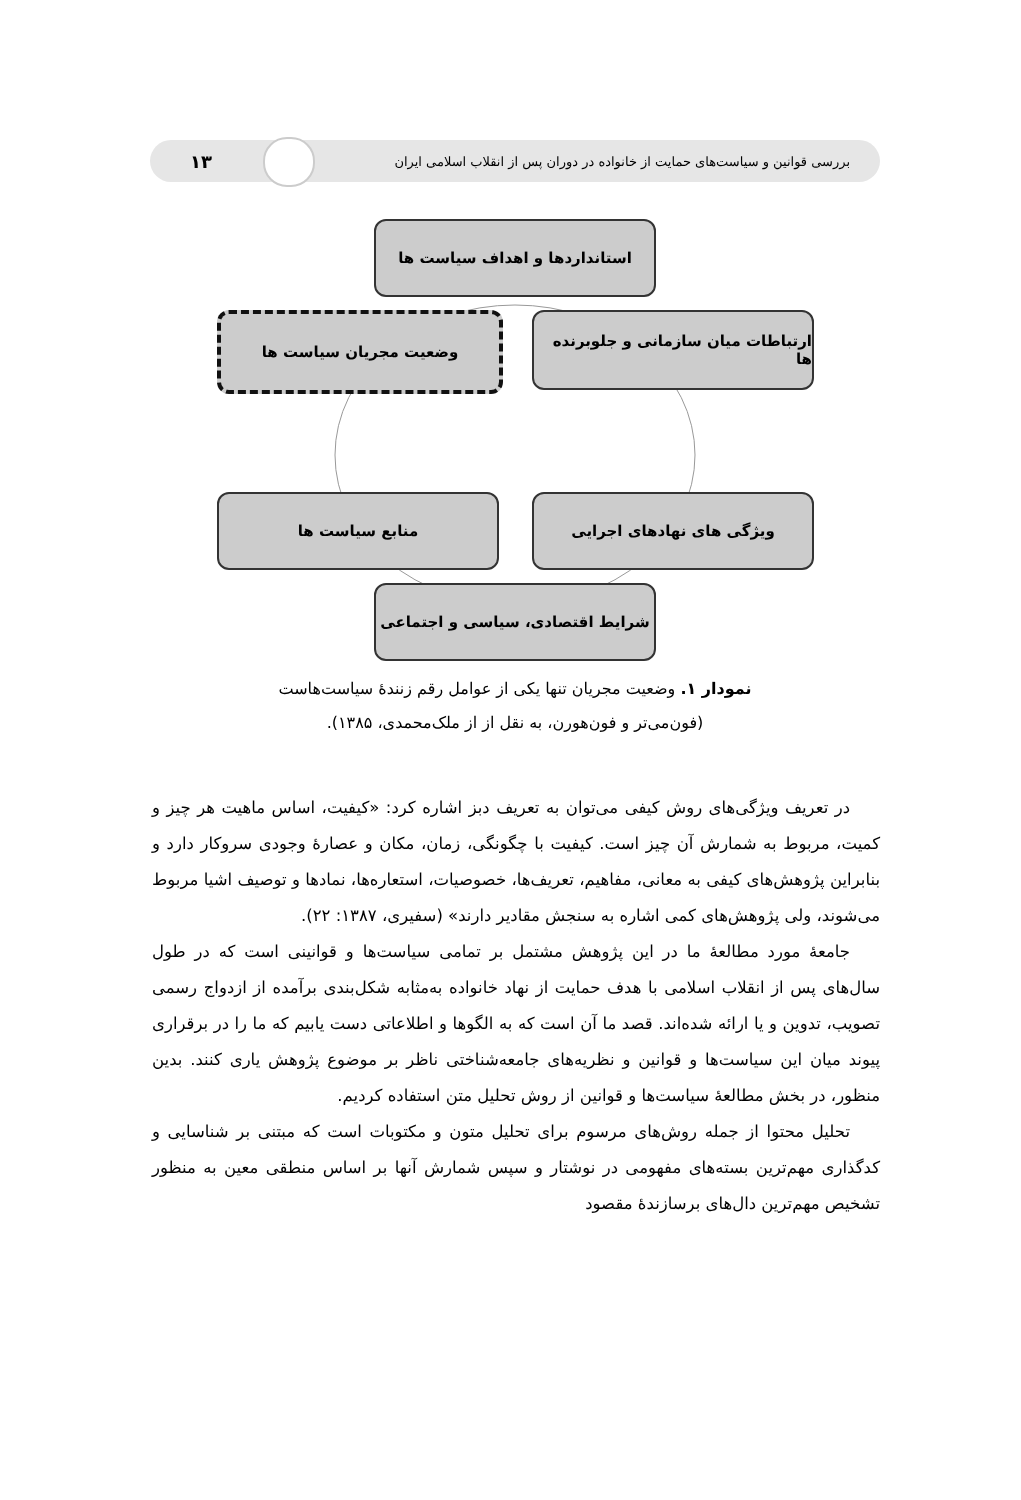بررسی قوانین و سیاست‌های حمایت از خانواده در دوران پس از انقلاب اسلامی ایران ۱۳
استانداردها و اهداف سیاست ها
وضعیت مجریان سیاست ها
ارتباطات میان سازمانی و جلوبرنده ها
منابع سیاست ها ویژگی های نهادهای اجرایی
شرایط اقتصادی، سیاسی و اجتماعی
نمودار ۱. وضعیت مجریان تنها یکی از عوامل رقم زنندهٔ سیاست‌هاست
(فون‌می‌تر و فون‌هورن، به نقل از از ملک‌محمدی، ۱۳۸۵).
در تعریف ویژگی‌های روش کیفی می‌توان به تعریف دبز اشاره کرد: «کیفیت، اساس ماهیت هر چیز و کمیت، مربوط به شمارش آن چیز است. کیفیت با چگونگی، زمان، مکان و عصارهٔ وجودی سروکار دارد و بنابراین پژوهش‌های کیفی به معانی، مفاهیم، تعریف‌ها، خصوصیات، استعاره‌ها، نمادها و توصیف اشیا مربوط می‌شوند، ولی پژوهش‌های کمی اشاره به سنجش مقادیر دارند» (سفیری، ۱۳۸۷: ۲۲).
جامعهٔ مورد مطالعهٔ ما در این پژوهش مشتمل بر تمامی سیاست‌ها و قوانینی است که در طول سال‌های پس از انقلاب اسلامی با هدف حمایت از نهاد خانواده به‌مثابه شکل‌بندی برآمده از ازدواج رسمی تصویب، تدوین و یا ارائه شده‌اند. قصد ما آن است که به الگوها و اطلاعاتی دست یابیم که ما را در برقراری پیوند میان این سیاست‌ها و قوانین و نظریه‌های جامعه‌شناختی ناظر بر موضوع پژوهش یاری کنند. بدین منظور، در بخش مطالعهٔ سیاست‌ها و قوانین از روش تحلیل متن استفاده کردیم.
تحلیل محتوا از جمله روش‌های مرسوم برای تحلیل متون و مکتوبات است که مبتنی بر شناسایی و کدگذاری مهم‌ترین بسته‌های مفهومی در نوشتار و سپس شمارش آنها بر اساس منطقی معین به منظور تشخیص مهم‌ترین دال‌های برسازندهٔ مقصود